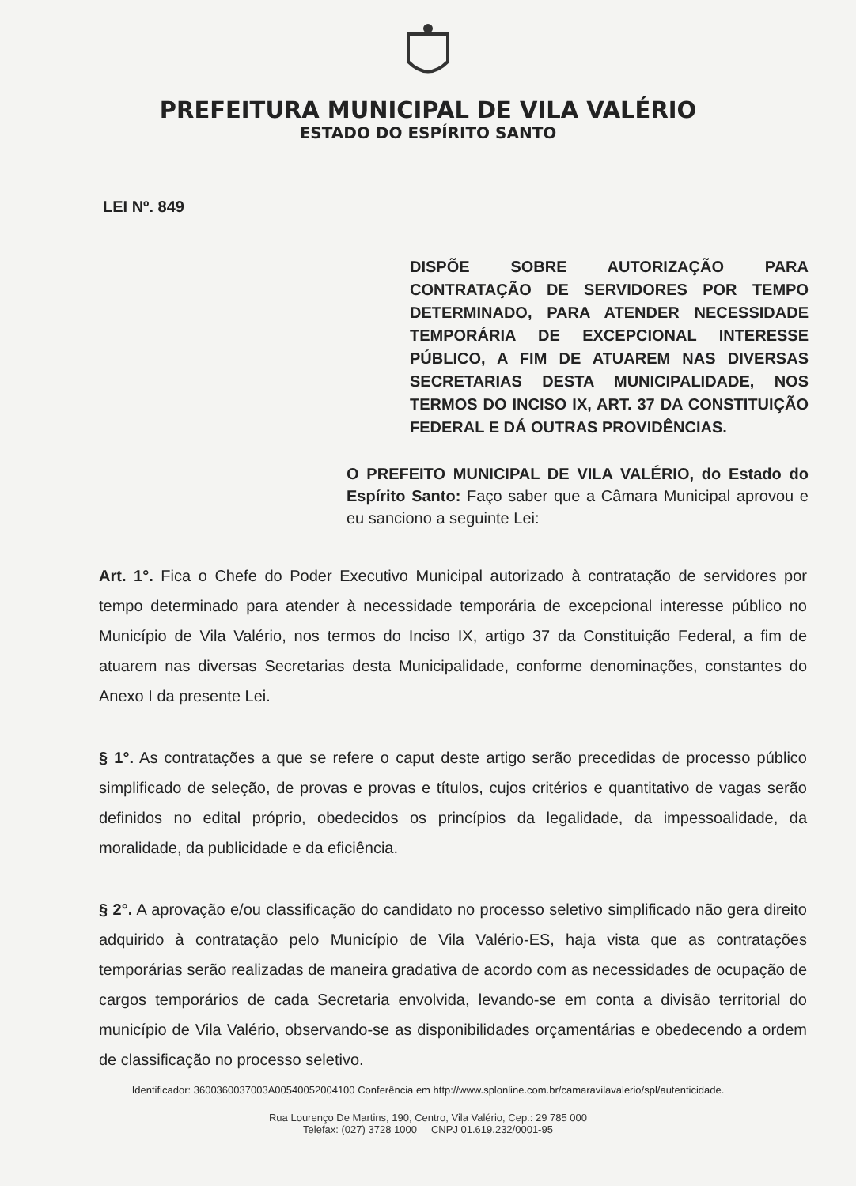PREFEITURA MUNICIPAL DE VILA VALÉRIO
ESTADO DO ESPÍRITO SANTO
LEI Nº. 849
DISPÕE SOBRE AUTORIZAÇÃO PARA CONTRATAÇÃO DE SERVIDORES POR TEMPO DETERMINADO, PARA ATENDER NECESSIDADE TEMPORÁRIA DE EXCEPCIONAL INTERESSE PÚBLICO, A FIM DE ATUAREM NAS DIVERSAS SECRETARIAS DESTA MUNICIPALIDADE, NOS TERMOS DO INCISO IX, ART. 37 DA CONSTITUIÇÃO FEDERAL E DÁ OUTRAS PROVIDÊNCIAS.
O PREFEITO MUNICIPAL DE VILA VALÉRIO, do Estado do Espírito Santo: Faço saber que a Câmara Municipal aprovou e eu sanciono a seguinte Lei:
Art. 1°. Fica o Chefe do Poder Executivo Municipal autorizado à contratação de servidores por tempo determinado para atender à necessidade temporária de excepcional interesse público no Município de Vila Valério, nos termos do Inciso IX, artigo 37 da Constituição Federal, a fim de atuarem nas diversas Secretarias desta Municipalidade, conforme denominações, constantes do Anexo I da presente Lei.
§ 1°. As contratações a que se refere o caput deste artigo serão precedidas de processo público simplificado de seleção, de provas e provas e títulos, cujos critérios e quantitativo de vagas serão definidos no edital próprio, obedecidos os princípios da legalidade, da impessoalidade, da moralidade, da publicidade e da eficiência.
§ 2°. A aprovação e/ou classificação do candidato no processo seletivo simplificado não gera direito adquirido à contratação pelo Município de Vila Valério-ES, haja vista que as contratações temporárias serão realizadas de maneira gradativa de acordo com as necessidades de ocupação de cargos temporários de cada Secretaria envolvida, levando-se em conta a divisão territorial do município de Vila Valério, observando-se as disponibilidades orçamentárias e obedecendo a ordem de classificação no processo seletivo.
Identificador: 3600360037003A00540052004100 Conferência em http://www.splonline.com.br/camaravilavalerio/spl/autenticidade.
Rua Lourenço De Martins, 190, Centro, Vila Valério, Cep.: 29 785 000
Telefax: (027) 3728 1000 CNPJ 01.619.232/0001-95